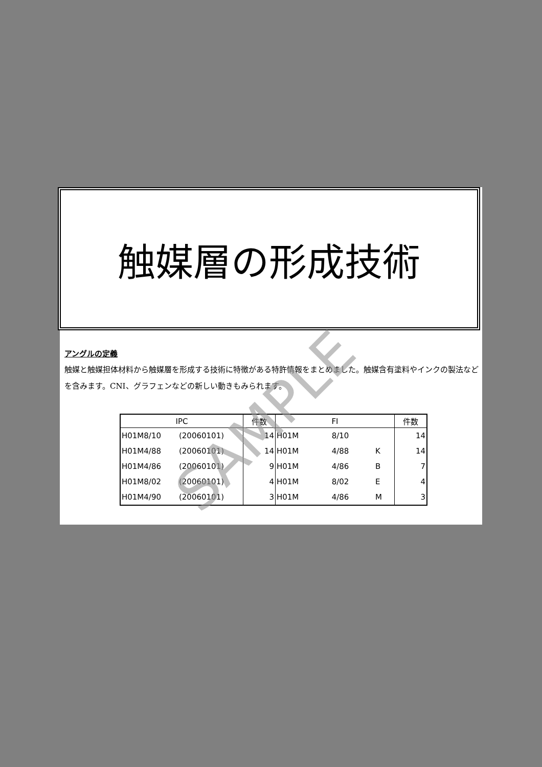触媒層の形成技術
アングルの定義
触媒と触媒担体材料から触媒層を形成する技術に特徴がある特許情報をまとめました。触媒含有塗料やインクの製法などを含みます。CNI、グラフェンなどの新しい動きもみられます。
| IPC | | 件数 | FI | | | 件数 |
| --- | --- | --- | --- | --- | --- | --- |
| H01M8/10 | (20060101) | 14 | H01M | 8/10 | | 14 |
| H01M4/88 | (20060101) | 14 | H01M | 4/88 | K | 14 |
| H01M4/86 | (20060101) | 9 | H01M | 4/86 | B | 7 |
| H01M8/02 | (20060101) | 4 | H01M | 8/02 | E | 4 |
| H01M4/90 | (20060101) | 3 | H01M | 4/86 | M | 3 |
SAMPLE